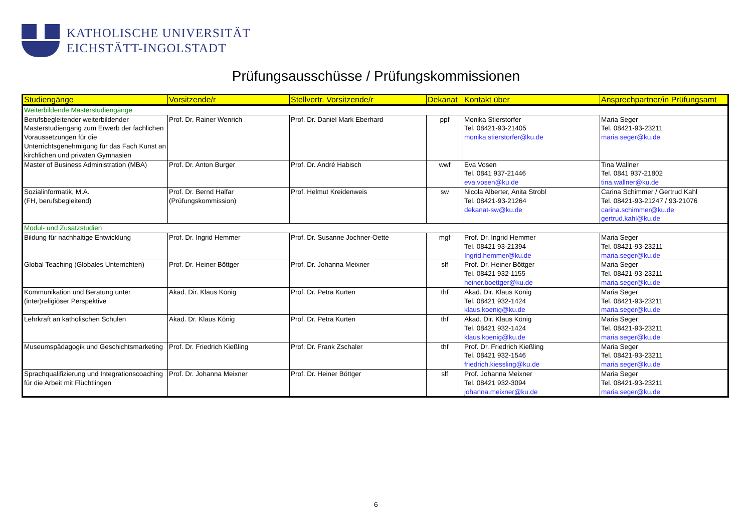KATHOLISCHE UNIVERSITÄT
EICHSTÄTT-INGOLSTADT
Prüfungsausschüsse / Prüfungskommissionen
| Studiengänge | Vorsitzende/r | Stellvertr. Vorsitzende/r | Dekanat | Kontakt über | Ansprechpartner/in Prüfungsamt |
| --- | --- | --- | --- | --- | --- |
| Weiterbildende Masterstudiengänge | | | | | |
| Berufsbegleitender weiterbildender Masterstudiengang zum Erwerb der fachlichen Voraussetzungen für die Unterrichtsgenehmigung für das Fach Kunst an kirchlichen und privaten Gymnasien | Prof. Dr. Rainer Wenrich | Prof. Dr. Daniel Mark Eberhard | ppf | Monika Stierstorfer Tel. 08421-93-21405 monika.stierstorfer@ku.de | Maria Seger Tel. 08421-93-23211 maria.seger@ku.de |
| Master of Business Administration (MBA) | Prof. Dr. Anton Burger | Prof. Dr. André Habisch | wwf | Eva Vosen Tel. 0841 937-21446 eva.vosen@ku.de | Tina Wallner Tel. 0841 937-21802 tina.wallner@ku.de |
| Sozialinformatik, M.A. (FH, berufsbegleitend) | Prof. Dr. Bernd Halfar (Prüfungskommission) | Prof. Helmut Kreidenweis | sw | Nicola Alberter, Anita Strobl Tel. 08421-93-21264 dekanat-sw@ku.de | Carina Schimmer / Gertrud Kahl Tel. 08421-93-21247 / 93-21076 carina.schimmer@ku.de gertrud.kahl@ku.de |
| Modul- und Zusatzstudien | | | | | |
| Bildung für nachhaltige Entwicklung | Prof. Dr. Ingrid Hemmer | Prof. Dr. Susanne Jochner-Oette | mgf | Prof. Dr. Ingrid Hemmer Tel. 08421 93-21394 Ingrid.hemmer@ku.de | Maria Seger Tel. 08421-93-23211 maria.seger@ku.de |
| Global Teaching (Globales Unterrichten) | Prof. Dr. Heiner Böttger | Prof. Dr. Johanna Meixner | slf | Prof. Dr. Heiner Böttger Tel. 08421 932-1155 heiner.boettger@ku.de | Maria Seger Tel. 08421-93-23211 maria.seger@ku.de |
| Kommunikation und Beratung unter (inter)religiöser Perspektive | Akad. Dir. Klaus König | Prof. Dr. Petra Kurten | thf | Akad. Dir. Klaus König Tel. 08421 932-1424 klaus.koenig@ku.de | Maria Seger Tel. 08421-93-23211 maria.seger@ku.de |
| Lehrkraft an katholischen Schulen | Akad. Dr. Klaus König | Prof. Dr. Petra Kurten | thf | Akad. Dir. Klaus König Tel. 08421 932-1424 klaus.koenig@ku.de | Maria Seger Tel. 08421-93-23211 maria.seger@ku.de |
| Museumspädagogik und Geschichtsmarketing | Prof. Dr. Friedrich Kießling | Prof. Dr. Frank Zschaler | thf | Prof. Dr. Friedrich Kießling Tel. 08421 932-1546 friedrich.kiessling@ku.de | Maria Seger Tel. 08421-93-23211 maria.seger@ku.de |
| Sprachqualifizierung und Integrationscoaching für die Arbeit mit Flüchtlingen | Prof. Dr. Johanna Meixner | Prof. Dr. Heiner Böttger | slf | Prof. Johanna Meixner Tel. 08421 932-3094 johanna.meixner@ku.de | Maria Seger Tel. 08421-93-23211 maria.seger@ku.de |
6